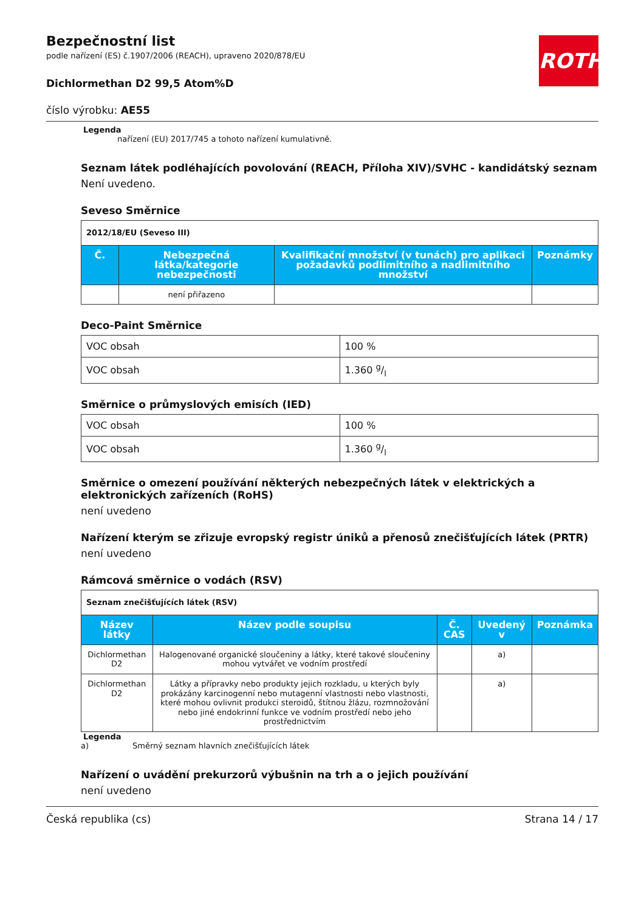ROTH
Bezpečnostní list
podle nařízení (ES) č.1907/2006 (REACH), upraveno 2020/878/EU
Dichlormethan D2 99,5 Atom%D
číslo výrobku: AE55
Legenda
nařízení (EU) 2017/745 a tohoto nařízení kumulativně.
Seznam látek podléhajících povolování (REACH, Příloha XIV)/SVHC - kandidátský seznam
Není uvedeno.
Seveso Směrnice
| 2012/18/EU (Seveso III) | | | |
| Č. | Nebezpečná látka/kategorie nebezpečnosti | Kvalifikační množství (v tunách) pro aplikaci požadavků podlimitního a nadlimitního množství | Poznámky |
| | není přiřazeno | | |
Deco-Paint Směrnice
| VOC obsah | 100 % |
| VOC obsah | 1.360 g/l |
Směrnice o průmyslových emisích (IED)
| VOC obsah | 100 % |
| VOC obsah | 1.360 g/l |
Směrnice o omezení používání některých nebezpečných látek v elektrických a elektronických zařízeních (RoHS)
není uvedeno
Nařízení kterým se zřizuje evropský registr úniků a přenosů znečišťujících látek (PRTR)
není uvedeno
Rámcová směrnice o vodách (RSV)
| Seznam znečišťujících látek (RSV) | | | | |
| Název látky | Název podle soupisu | Č. CAS | Uvedený v | Poznámka |
| Dichlormethan D2 | Halogenované organické sloučeniny a látky, které takové sloučeniny mohou vytvářet ve vodním prostředí | | a) | |
| Dichlormethan D2 | Látky a přípravky nebo produkty jejich rozkladu, u kterých byly prokázány karcinogenní nebo mutagenní vlastnosti nebo vlastnosti, které mohou ovlivnit produkci steroidů, štítnou žlázu, rozmnožování nebo jiné endokrinní funkce ve vodním prostředí nebo jeho prostřednictvím | | a) | |
Legenda
a) Směrný seznam hlavních znečišťujících látek
Nařízení o uvádění prekurzorů výbušnin na trh a o jejich používání
není uvedeno
Česká republika (cs) Strana 14 / 17